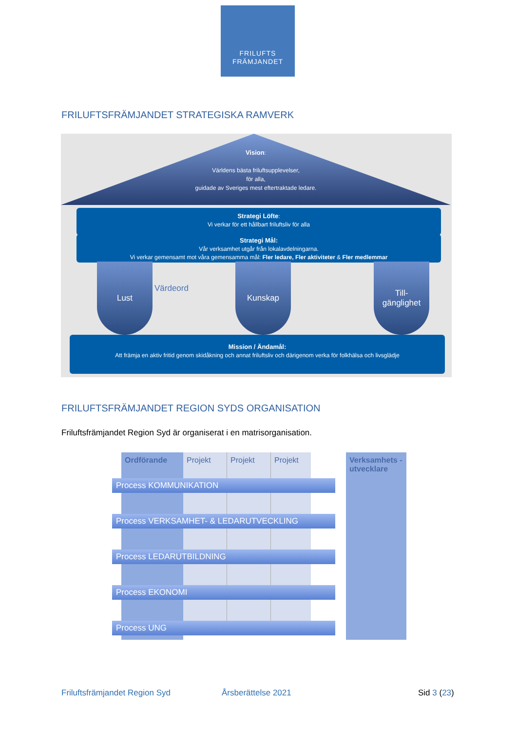FRILUFTS
FRÄMJANDET
FRILUFTSFRÄMJANDET STRATEGISKA RAMVERK
Vision:
Världens bästa friluftsupplevelser,
för alla,
guidade av Sveriges mest eftertraktade ledare.
Strategi Löfte:
Vi verkar för ett hållbart friluftsliv för alla
Strategi Mål:
Vår verksamhet utgår från lokalavdelningarna.
Vi verkar gemensamt mot våra gemensamma mål: Fler ledare, Fler aktiviteter & Fler medlemmar
Lust
Värdeord
Kunskap
Till-
gänglighet
Mission / Ändamål:
Att främja en aktiv fritid genom skidåkning och annat friluftsliv och därigenom verka för folkhälsa och livsglädje
FRILUFTSFRÄMJANDET REGION SYDS ORGANISATION
Friluftsfrämjandet Region Syd är organiserat i en matrisorganisation.
Ordförande Projekt Projekt Projekt
Verksamhets -utvecklare
Process KOMMUNIKATION
Process VERKSAMHET- & LEDARUTVECKLING
Process LEDARUTBILDNING
Process EKONOMI
Process UNG
Friluftsfrämjandet Region Syd Årsberättelse 2021 Sid 3 (23)